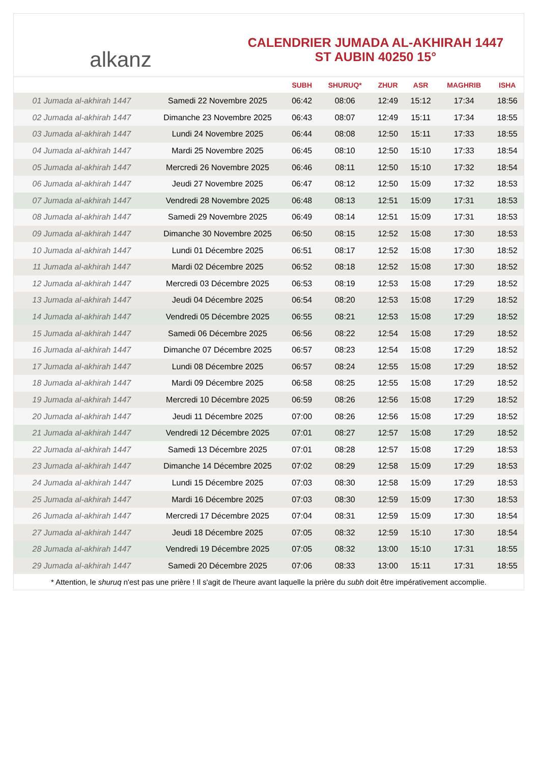alkanz
CALENDRIER JUMADA AL-AKHIRAH 1447
ST AUBIN 40250 15°
| | | SUBH | SHURUQ* | ZHUR | ASR | MAGHRIB | ISHA |
| --- | --- | --- | --- | --- | --- | --- | --- |
| 01 Jumada al-akhirah 1447 | Samedi 22 Novembre 2025 | 06:42 | 08:06 | 12:49 | 15:12 | 17:34 | 18:56 |
| 02 Jumada al-akhirah 1447 | Dimanche 23 Novembre 2025 | 06:43 | 08:07 | 12:49 | 15:11 | 17:34 | 18:55 |
| 03 Jumada al-akhirah 1447 | Lundi 24 Novembre 2025 | 06:44 | 08:08 | 12:50 | 15:11 | 17:33 | 18:55 |
| 04 Jumada al-akhirah 1447 | Mardi 25 Novembre 2025 | 06:45 | 08:10 | 12:50 | 15:10 | 17:33 | 18:54 |
| 05 Jumada al-akhirah 1447 | Mercredi 26 Novembre 2025 | 06:46 | 08:11 | 12:50 | 15:10 | 17:32 | 18:54 |
| 06 Jumada al-akhirah 1447 | Jeudi 27 Novembre 2025 | 06:47 | 08:12 | 12:50 | 15:09 | 17:32 | 18:53 |
| 07 Jumada al-akhirah 1447 | Vendredi 28 Novembre 2025 | 06:48 | 08:13 | 12:51 | 15:09 | 17:31 | 18:53 |
| 08 Jumada al-akhirah 1447 | Samedi 29 Novembre 2025 | 06:49 | 08:14 | 12:51 | 15:09 | 17:31 | 18:53 |
| 09 Jumada al-akhirah 1447 | Dimanche 30 Novembre 2025 | 06:50 | 08:15 | 12:52 | 15:08 | 17:30 | 18:53 |
| 10 Jumada al-akhirah 1447 | Lundi 01 Décembre 2025 | 06:51 | 08:17 | 12:52 | 15:08 | 17:30 | 18:52 |
| 11 Jumada al-akhirah 1447 | Mardi 02 Décembre 2025 | 06:52 | 08:18 | 12:52 | 15:08 | 17:30 | 18:52 |
| 12 Jumada al-akhirah 1447 | Mercredi 03 Décembre 2025 | 06:53 | 08:19 | 12:53 | 15:08 | 17:29 | 18:52 |
| 13 Jumada al-akhirah 1447 | Jeudi 04 Décembre 2025 | 06:54 | 08:20 | 12:53 | 15:08 | 17:29 | 18:52 |
| 14 Jumada al-akhirah 1447 | Vendredi 05 Décembre 2025 | 06:55 | 08:21 | 12:53 | 15:08 | 17:29 | 18:52 |
| 15 Jumada al-akhirah 1447 | Samedi 06 Décembre 2025 | 06:56 | 08:22 | 12:54 | 15:08 | 17:29 | 18:52 |
| 16 Jumada al-akhirah 1447 | Dimanche 07 Décembre 2025 | 06:57 | 08:23 | 12:54 | 15:08 | 17:29 | 18:52 |
| 17 Jumada al-akhirah 1447 | Lundi 08 Décembre 2025 | 06:57 | 08:24 | 12:55 | 15:08 | 17:29 | 18:52 |
| 18 Jumada al-akhirah 1447 | Mardi 09 Décembre 2025 | 06:58 | 08:25 | 12:55 | 15:08 | 17:29 | 18:52 |
| 19 Jumada al-akhirah 1447 | Mercredi 10 Décembre 2025 | 06:59 | 08:26 | 12:56 | 15:08 | 17:29 | 18:52 |
| 20 Jumada al-akhirah 1447 | Jeudi 11 Décembre 2025 | 07:00 | 08:26 | 12:56 | 15:08 | 17:29 | 18:52 |
| 21 Jumada al-akhirah 1447 | Vendredi 12 Décembre 2025 | 07:01 | 08:27 | 12:57 | 15:08 | 17:29 | 18:52 |
| 22 Jumada al-akhirah 1447 | Samedi 13 Décembre 2025 | 07:01 | 08:28 | 12:57 | 15:08 | 17:29 | 18:53 |
| 23 Jumada al-akhirah 1447 | Dimanche 14 Décembre 2025 | 07:02 | 08:29 | 12:58 | 15:09 | 17:29 | 18:53 |
| 24 Jumada al-akhirah 1447 | Lundi 15 Décembre 2025 | 07:03 | 08:30 | 12:58 | 15:09 | 17:29 | 18:53 |
| 25 Jumada al-akhirah 1447 | Mardi 16 Décembre 2025 | 07:03 | 08:30 | 12:59 | 15:09 | 17:30 | 18:53 |
| 26 Jumada al-akhirah 1447 | Mercredi 17 Décembre 2025 | 07:04 | 08:31 | 12:59 | 15:09 | 17:30 | 18:54 |
| 27 Jumada al-akhirah 1447 | Jeudi 18 Décembre 2025 | 07:05 | 08:32 | 12:59 | 15:10 | 17:30 | 18:54 |
| 28 Jumada al-akhirah 1447 | Vendredi 19 Décembre 2025 | 07:05 | 08:32 | 13:00 | 15:10 | 17:31 | 18:55 |
| 29 Jumada al-akhirah 1447 | Samedi 20 Décembre 2025 | 07:06 | 08:33 | 13:00 | 15:11 | 17:31 | 18:55 |
* Attention, le shuruq n'est pas une prière ! Il s'agit de l'heure avant laquelle la prière du subh doit être impérativement accomplie.